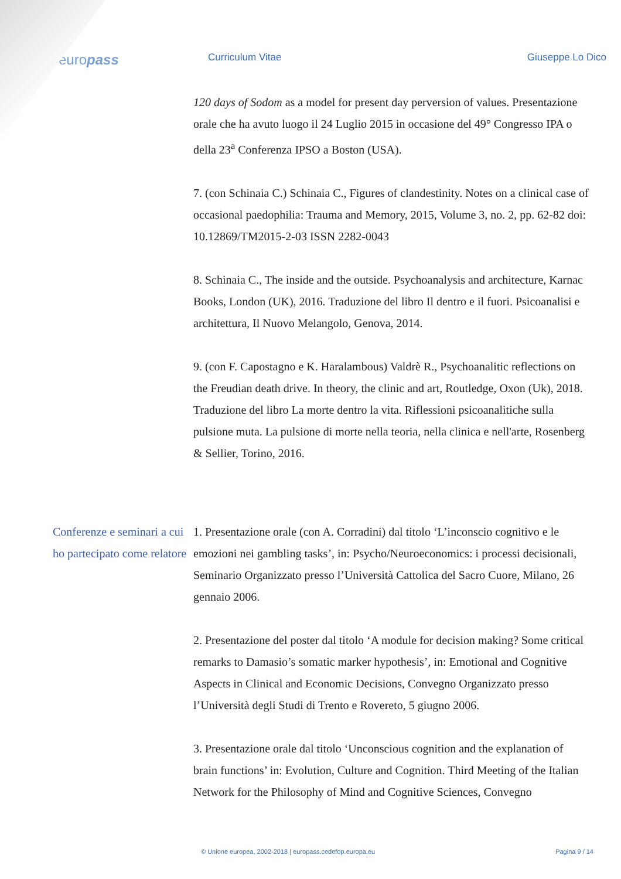europass
Curriculum Vitae Giuseppe Lo Dico
120 days of Sodom as a model for present day perversion of values. Presentazione orale che ha avuto luogo il 24 Luglio 2015 in occasione del 49° Congresso IPA o della 23<sup>a</sup> Conferenza IPSO a Boston (USA).
7. (con Schinaia C.) Schinaia C., Figures of clandestinity. Notes on a clinical case of occasional paedophilia: Trauma and Memory, 2015, Volume 3, no. 2, pp. 62-82 doi: 10.12869/TM2015-2-03 ISSN 2282-0043
8. Schinaia C., The inside and the outside. Psychoanalysis and architecture, Karnac Books, London (UK), 2016. Traduzione del libro Il dentro e il fuori. Psicoanalisi e architettura, Il Nuovo Melangolo, Genova, 2014.
9. (con F. Capostagno e K. Haralambous) Valdrè R., Psychoanalitic reflections on the Freudian death drive. In theory, the clinic and art, Routledge, Oxon (Uk), 2018. Traduzione del libro La morte dentro la vita. Riflessioni psicoanalitiche sulla pulsione muta. La pulsione di morte nella teoria, nella clinica e nell'arte, Rosenberg & Sellier, Torino, 2016.
Conferenze e seminari a cui ho partecipato come relatore
1. Presentazione orale (con A. Corradini) dal titolo ‘L’inconscio cognitivo e le emozioni nei gambling tasks’, in: Psycho/Neuroeconomics: i processi decisionali, Seminario Organizzato presso l’Università Cattolica del Sacro Cuore, Milano, 26 gennaio 2006.
2. Presentazione del poster dal titolo ‘A module for decision making? Some critical remarks to Damasio’s somatic marker hypothesis’, in: Emotional and Cognitive Aspects in Clinical and Economic Decisions, Convegno Organizzato presso l’Università degli Studi di Trento e Rovereto, 5 giugno 2006.
3. Presentazione orale dal titolo ‘Unconscious cognition and the explanation of brain functions’ in: Evolution, Culture and Cognition. Third Meeting of the Italian Network for the Philosophy of Mind and Cognitive Sciences, Convegno
© Unione europea, 2002-2018 | europass.cedefop.europa.eu Pagina 9 / 14